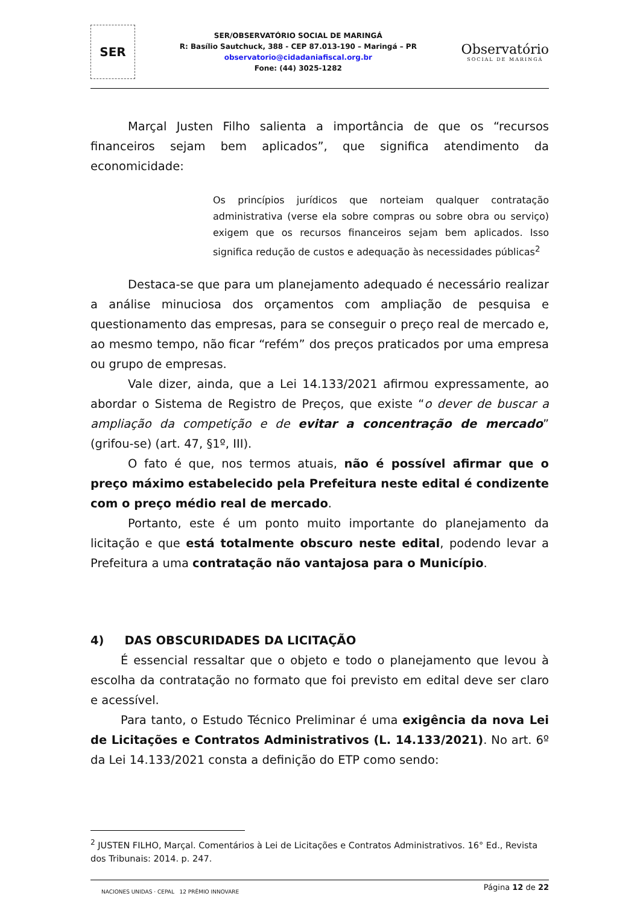SER
SER/OBSERVATÓRIO SOCIAL DE MARINGÁ
R: Basílio Sautchuck, 388 - CEP 87.013-190 – Maringá – PR
observatorio@cidadaniafiscal.org.br
Fone: (44) 3025-1282
Observatório
SOCIAL DE MARINGÁ
Marçal Justen Filho salienta a importância de que os “recursos financeiros sejam bem aplicados”, que significa atendimento da economicidade:
Os princípios jurídicos que norteiam qualquer contratação administrativa (verse ela sobre compras ou sobre obra ou serviço) exigem que os recursos financeiros sejam bem aplicados. Isso significa redução de custos e adequação às necessidades públicas<sup>2</sup>
Destaca-se que para um planejamento adequado é necessário realizar a análise minuciosa dos orçamentos com ampliação de pesquisa e questionamento das empresas, para se conseguir o preço real de mercado e, ao mesmo tempo, não ficar “refém” dos preços praticados por uma empresa ou grupo de empresas.
Vale dizer, ainda, que a Lei 14.133/2021 afirmou expressamente, ao abordar o Sistema de Registro de Preços, que existe “o dever de buscar a ampliação da competição e de evitar a concentração de mercado” (grifou-se) (art. 47, §1º, III).
O fato é que, nos termos atuais, não é possível afirmar que o preço máximo estabelecido pela Prefeitura neste edital é condizente com o preço médio real de mercado.
Portanto, este é um ponto muito importante do planejamento da licitação e que está totalmente obscuro neste edital, podendo levar a Prefeitura a uma contratação não vantajosa para o Município.
4) DAS OBSCURIDADES DA LICITAÇÃO
É essencial ressaltar que o objeto e todo o planejamento que levou à escolha da contratação no formato que foi previsto em edital deve ser claro e acessível.
Para tanto, o Estudo Técnico Preliminar é uma exigência da nova Lei de Licitações e Contratos Administrativos (L. 14.133/2021). No art. 6º da Lei 14.133/2021 consta a definição do ETP como sendo:
<sup>2</sup> JUSTEN FILHO, Marçal. Comentários à Lei de Licitações e Contratos Administrativos. 16° Ed., Revista dos Tribunais: 2014. p. 247.
NACIONES UNIDAS · CEPAL 12 PRÊMIO INNOVARE
Página 12 de 22